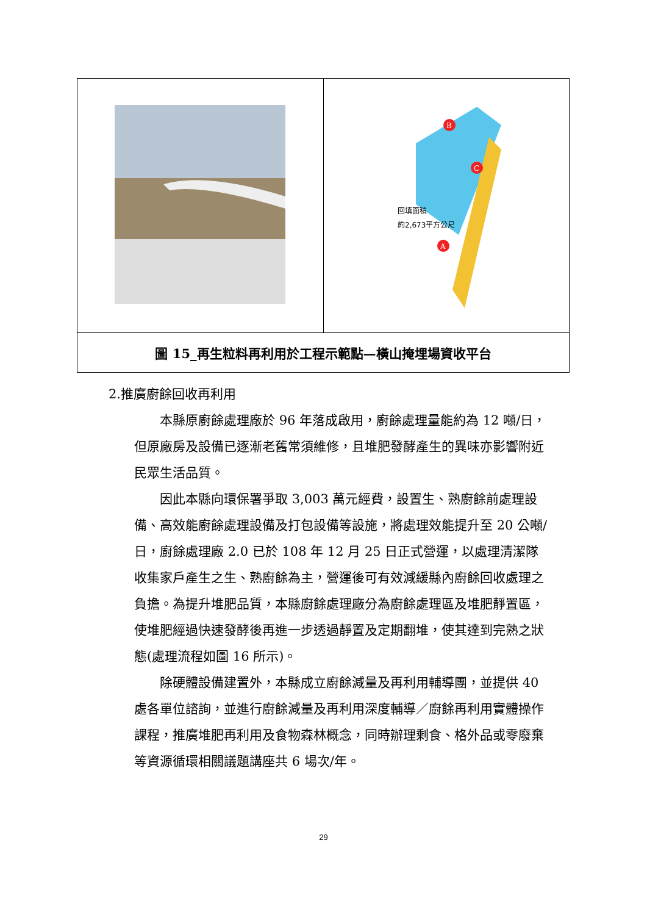| | B C A 回填面積 約2,673平方公尺 |
| 圖 15_再生粒料再利用於工程示範點—橫山掩埋場資收平台 | |
2.推廣廚餘回收再利用
本縣原廚餘處理廠於 96 年落成啟用，廚餘處理量能約為 12 噸/日，但原廠房及設備已逐漸老舊常須維修，且堆肥發酵產生的異味亦影響附近民眾生活品質。
因此本縣向環保署爭取 3,003 萬元經費，設置生、熟廚餘前處理設備、高效能廚餘處理設備及打包設備等設施，將處理效能提升至 20 公噸/日，廚餘處理廠 2.0 已於 108 年 12 月 25 日正式營運，以處理清潔隊收集家戶產生之生、熟廚餘為主，營運後可有效減緩縣內廚餘回收處理之負擔。為提升堆肥品質，本縣廚餘處理廠分為廚餘處理區及堆肥靜置區，使堆肥經過快速發酵後再進一步透過靜置及定期翻堆，使其達到完熟之狀態(處理流程如圖 16 所示)。
除硬體設備建置外，本縣成立廚餘減量及再利用輔導團，並提供 40 處各單位諮詢，並進行廚餘減量及再利用深度輔導／廚餘再利用實體操作課程，推廣堆肥再利用及食物森林概念，同時辦理剩食、格外品或零廢棄等資源循環相關議題講座共 6 場次/年。
29